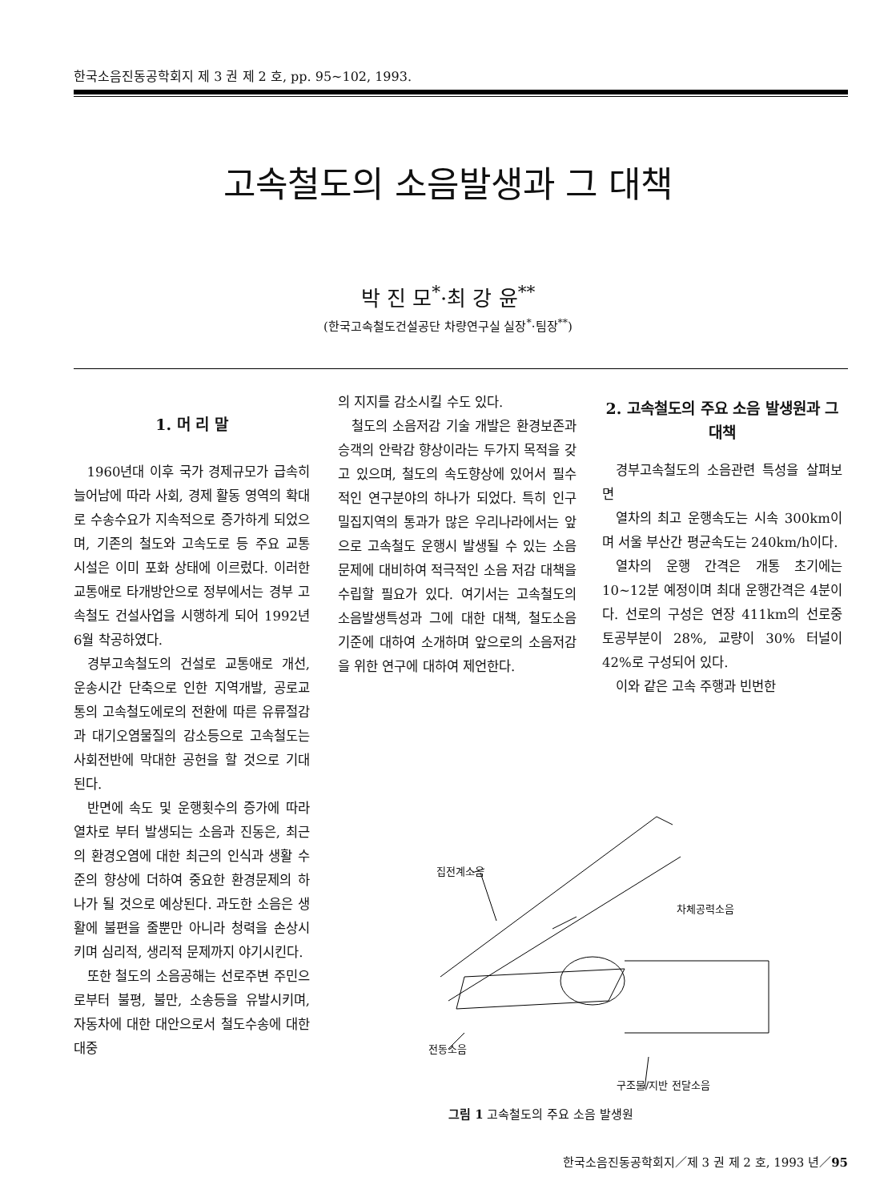한국소음진동공학회지 제 3 권 제 2 호, pp. 95~102, 1993.
고속철도의 소음발생과 그 대책
박 진 모<sup>*</sup>·최 강 윤<sup>**</sup>
(한국고속철도건설공단 차량연구실 실장<sup>*</sup>·팀장<sup>**</sup>)
1. 머 리 말
1960년대 이후 국가 경제규모가 급속히 늘어남에 따라 사회, 경제 활동 영역의 확대로 수송수요가 지속적으로 증가하게 되었으며, 기존의 철도와 고속도로 등 주요 교통 시설은 이미 포화 상태에 이르렀다. 이러한 교통애로 타개방안으로 정부에서는 경부 고속철도 건설사업을 시행하게 되어 1992년 6월 착공하였다.
경부고속철도의 건설로 교통애로 개선, 운송시간 단축으로 인한 지역개발, 공로교통의 고속철도에로의 전환에 따른 유류절감과 대기오염물질의 감소등으로 고속철도는 사회전반에 막대한 공헌을 할 것으로 기대된다.
반면에 속도 및 운행횟수의 증가에 따라 열차로 부터 발생되는 소음과 진동은, 최근의 환경오염에 대한 최근의 인식과 생활 수준의 향상에 더하여 중요한 환경문제의 하나가 될 것으로 예상된다. 과도한 소음은 생활에 불편을 줄뿐만 아니라 청력을 손상시키며 심리적, 생리적 문제까지 야기시킨다.
또한 철도의 소음공해는 선로주변 주민으로부터 불평, 불만, 소송등을 유발시키며, 자동차에 대한 대안으로서 철도수송에 대한 대중
의 지지를 감소시킬 수도 있다.
철도의 소음저감 기술 개발은 환경보존과 승객의 안락감 향상이라는 두가지 목적을 갖고 있으며, 철도의 속도향상에 있어서 필수적인 연구분야의 하나가 되었다. 특히 인구밀집지역의 통과가 많은 우리나라에서는 앞으로 고속철도 운행시 발생될 수 있는 소음문제에 대비하여 적극적인 소음 저감 대책을 수립할 필요가 있다. 여기서는 고속철도의 소음발생특성과 그에 대한 대책, 철도소음 기준에 대하여 소개하며 앞으로의 소음저감을 위한 연구에 대하여 제언한다.
2. 고속철도의 주요 소음 발생원과 그 대책
경부고속철도의 소음관련 특성을 살펴보면
열차의 최고 운행속도는 시속 300km이며 서울 부산간 평균속도는 240km/h이다.
열차의 운행 간격은 개통 초기에는 10~12분 예정이며 최대 운행간격은 4분이다. 선로의 구성은 연장 411km의 선로중 토공부분이 28%, 교량이 30% 터널이 42%로 구성되어 있다.
이와 같은 고속 주행과 빈번한
집전계소음
차체공력소음
전동소음
구조물/지반 전달소음
그림 1 고속철도의 주요 소음 발생원
한국소음진동공학회지／제 3 권 제 2 호, 1993 년／95